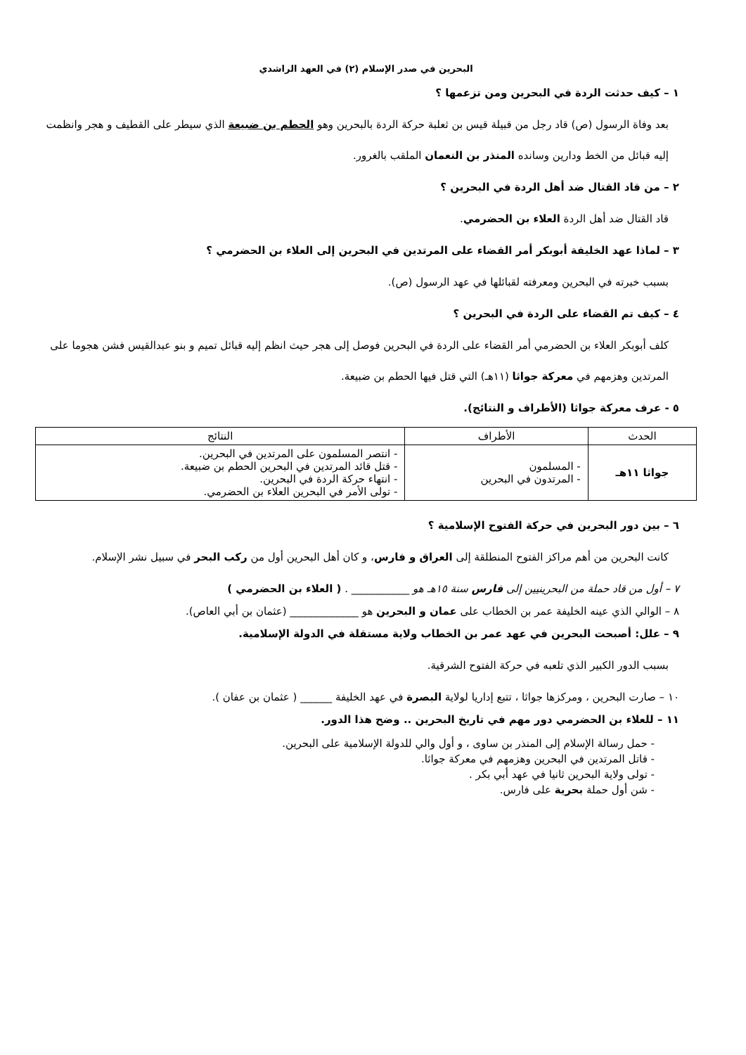البحرين في صدر الإسلام (٢) في العهد الراشدي
١ – كيف حدثت الردة في البحرين ومن تزعمها ؟
بعد وفاة الرسول (ص) قاد رجل من قبيلة قيس بن ثعلبة حركة الردة بالبحرين وهو الحطم بن ضبيعة الذي سيطر على القطيف و هجر وانظمت إليه قبائل من الخط ودارين وسانده المنذر بن النعمان الملقب بالغرور.
٢ – من قاد القتال ضد أهل الردة في البحرين ؟
قاد القتال ضد أهل الردة العلاء بن الحضرمي.
٣ – لماذا عهد الخليفة أبوبكر أمر القضاء على المرتدين في البحرين إلى العلاء بن الحضرمي ؟
بسبب خبرته في البحرين ومعرفته لقبائلها في عهد الرسول (ص).
٤ – كيف تم القضاء على الردة في البحرين ؟
كلف أبوبكر العلاء بن الحضرمي أمر القضاء على الردة في البحرين فوصل إلى هجر حيث انظم إليه قبائل تميم و بنو عبدالقيس فشن هجوما على المرتدين وهزمهم في معركة جواثا (١١هـ) التي قتل فيها الحطم بن ضبيعة.
٥ - عرف معركة جواثا (الأطراف و النتائج).
| الحدث | الأطراف | النتائج |
| --- | --- | --- |
| جواثا ١١هـ | - المسلمون - المرتدون في البحرين | - انتصر المسلمون على المرتدين في البحرين. - قتل قائد المرتدين في البحرين الحطم بن ضبيعة. - انتهاء حركة الردة في البحرين. - تولى الأمر في البحرين العلاء بن الحضرمي. |
٦ – بين دور البحرين في حركة الفتوح الإسلامية ؟
كانت البحرين من أهم مراكز الفتوح المنطلقة إلى العراق و فارس، و كان أهل البحرين أول من ركب البحر في سبيل نشر الإسلام.
٧ – أول من قاد حملة من البحرينيين إلى فارس سنة ١٥هـ هو ___________ . ( العلاء بن الحضرمي )
٨ – الوالي الذي عينه الخليفة عمر بن الخطاب على عمان و البحرين هو _____________ (عثمان بن أبي العاص).
٩ – علل: أصبحت البحرين في عهد عمر بن الخطاب ولاية مستقلة في الدولة الإسلامية.
بسبب الدور الكبير الذي تلعبه في حركة الفتوح الشرقية.
١٠ – صارت البحرين ، ومركزها جواثا ، تتبع إداريا لولاية البصرة في عهد الخليفة ______ ( عثمان بن عفان ).
١١ – للعلاء بن الحضرمي دور مهم في تاريخ البحرين .. وضح هذا الدور.
- حمل رسالة الإسلام إلى المنذر بن ساوى ، و أول والي للدولة الإسلامية على البحرين.
- قاتل المرتدين في البحرين وهزمهم في معركة جواثا.
- تولى ولاية البحرين ثانيا في عهد أبي بكر .
- شن أول حملة بحرية على فارس.